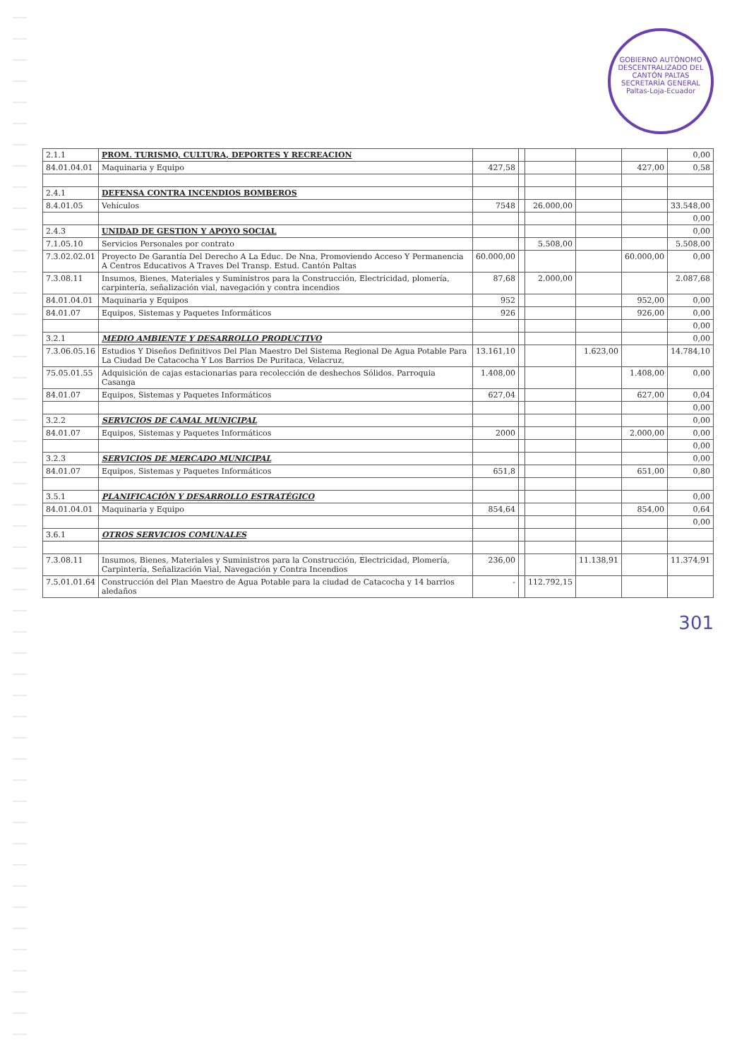GOBIERNO AUTÓNOMO DESCENTRALIZADO DEL CANTÓN PALTAS
SECRETARÍA GENERAL
Paltas-Loja-Ecuador
| 2.1.1 | PROM. TURISMO, CULTURA, DEPORTES Y RECREACION | | | | | | 0,00 |
| 84.01.04.01 | Maquinaria y Equipo | 427,58 | | | | 427,00 | 0,58 |
| 2.4.1 | DEFENSA CONTRA INCENDIOS BOMBEROS | | | | | | |
| 8.4.01.05 | Vehículos | 7548 | | 26.000,00 | | | 33.548,00 |
| | | | | | | | 0,00 |
| 2.4.3 | UNIDAD DE GESTION Y APOYO SOCIAL | | | | | | 0,00 |
| 7.1.05.10 | Servicios Personales por contrato | | | 5.508,00 | | | 5.508,00 |
| 7.3.02.02.01 | Proyecto De Garantía Del Derecho A La Educ. De Nna, Promoviendo Acceso Y Permanencia A Centros Educativos A Traves Del Transp. Estud. Cantón Paltas | 60.000,00 | | | | 60.000,00 | 0,00 |
| 7.3.08.11 | Insumos, Bienes, Materiales y Suministros para la Construcción, Electricidad, plomería, carpintería, señalización vial, navegación y contra incendios | 87,68 | | 2.000,00 | | | 2.087,68 |
| 84.01.04.01 | Maquinaria y Equipos | 952 | | | | 952,00 | 0,00 |
| 84.01.07 | Equipos, Sistemas y Paquetes Informáticos | 926 | | | | 926,00 | 0,00 |
| | | | | | | | 0,00 |
| 3.2.1 | MEDIO AMBIENTE Y DESARROLLO PRODUCTIVO | | | | | | 0,00 |
| 7.3.06.05.16 | Estudios Y Diseños Definitivos Del Plan Maestro Del Sistema Regional De Agua Potable Para La Ciudad De Catacocha Y Los Barrios De Puritaca, Velacruz, | 13.161,10 | | | 1.623,00 | | 14.784,10 |
| 75.05.01.55 | Adquisición de cajas estacionarias para recolección de deshechos Sólidos. Parroquia Casanga | 1.408,00 | | | | 1.408,00 | 0,00 |
| 84.01.07 | Equipos, Sistemas y Paquetes Informáticos | 627,04 | | | | 627,00 | 0,04 |
| | | | | | | | 0,00 |
| 3.2.2 | SERVICIOS DE CAMAL MUNICIPAL | | | | | | 0,00 |
| 84.01.07 | Equipos, Sistemas y Paquetes Informáticos | 2000 | | | | 2.000,00 | 0,00 |
| | | | | | | | 0,00 |
| 3.2.3 | SERVICIOS DE MERCADO MUNICIPAL | | | | | | 0,00 |
| 84.01.07 | Equipos, Sistemas y Paquetes Informáticos | 651,8 | | | | 651,00 | 0,80 |
| 3.5.1 | PLANIFICACIÓN Y DESARROLLO ESTRATÉGICO | | | | | | 0,00 |
| 84.01.04.01 | Maquinaria y Equipo | 854,64 | | | | 854,00 | 0,64 |
| | | | | | | | 0,00 |
| 3.6.1 | OTROS SERVICIOS COMUNALES | | | | | | |
| 7.3.08.11 | Insumos, Bienes, Materiales y Suministros para la Construcción, Electricidad, Plomería, Carpintería, Señalización Vial, Navegación y Contra Incendios | 236,00 | | | 11.138,91 | | 11.374,91 |
| 7.5.01.01.64 | Construcción del Plan Maestro de Agua Potable para la ciudad de Catacocha y 14 barrios aledaños | - | | 112.792,15 | | | |
301